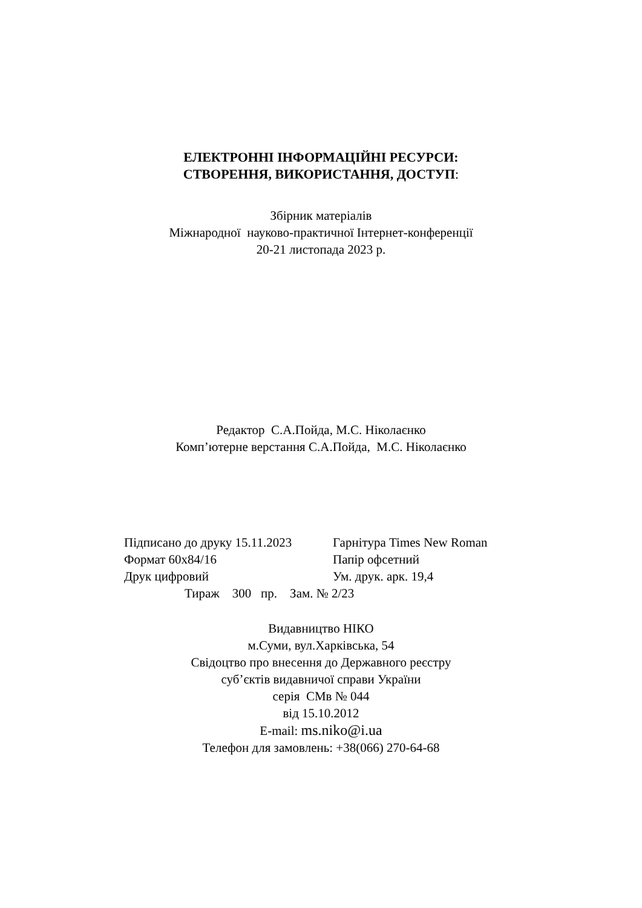ЕЛЕКТРОННІ ІНФОРМАЦІЙНІ РЕСУРСИ:
СТВОРЕННЯ, ВИКОРИСТАННЯ, ДОСТУП:
Збірник матеріалів
Міжнародної науково-практичної Інтернет-конференції
20-21 листопада 2023 р.
Редактор С.А.Пойда, М.С. Ніколаєнко
Комп’ютерне верстання С.А.Пойда, М.С. Ніколаєнко
Підписано до друку 15.11.2023 Гарнітура Times New Roman
Формат 60х84/16 Папір офсетний
Друк цифровий Ум. друк. арк. 19,4
Тираж 300 пр. Зам. № 2/23
Видавництво НІКО
м.Суми, вул.Харківська, 54
Свідоцтво про внесення до Державного реєстру
суб’єктів видавничої справи України
серія СМв № 044
від 15.10.2012
E-mail: ms.niko@i.ua
Телефон для замовлень: +38(066) 270-64-68